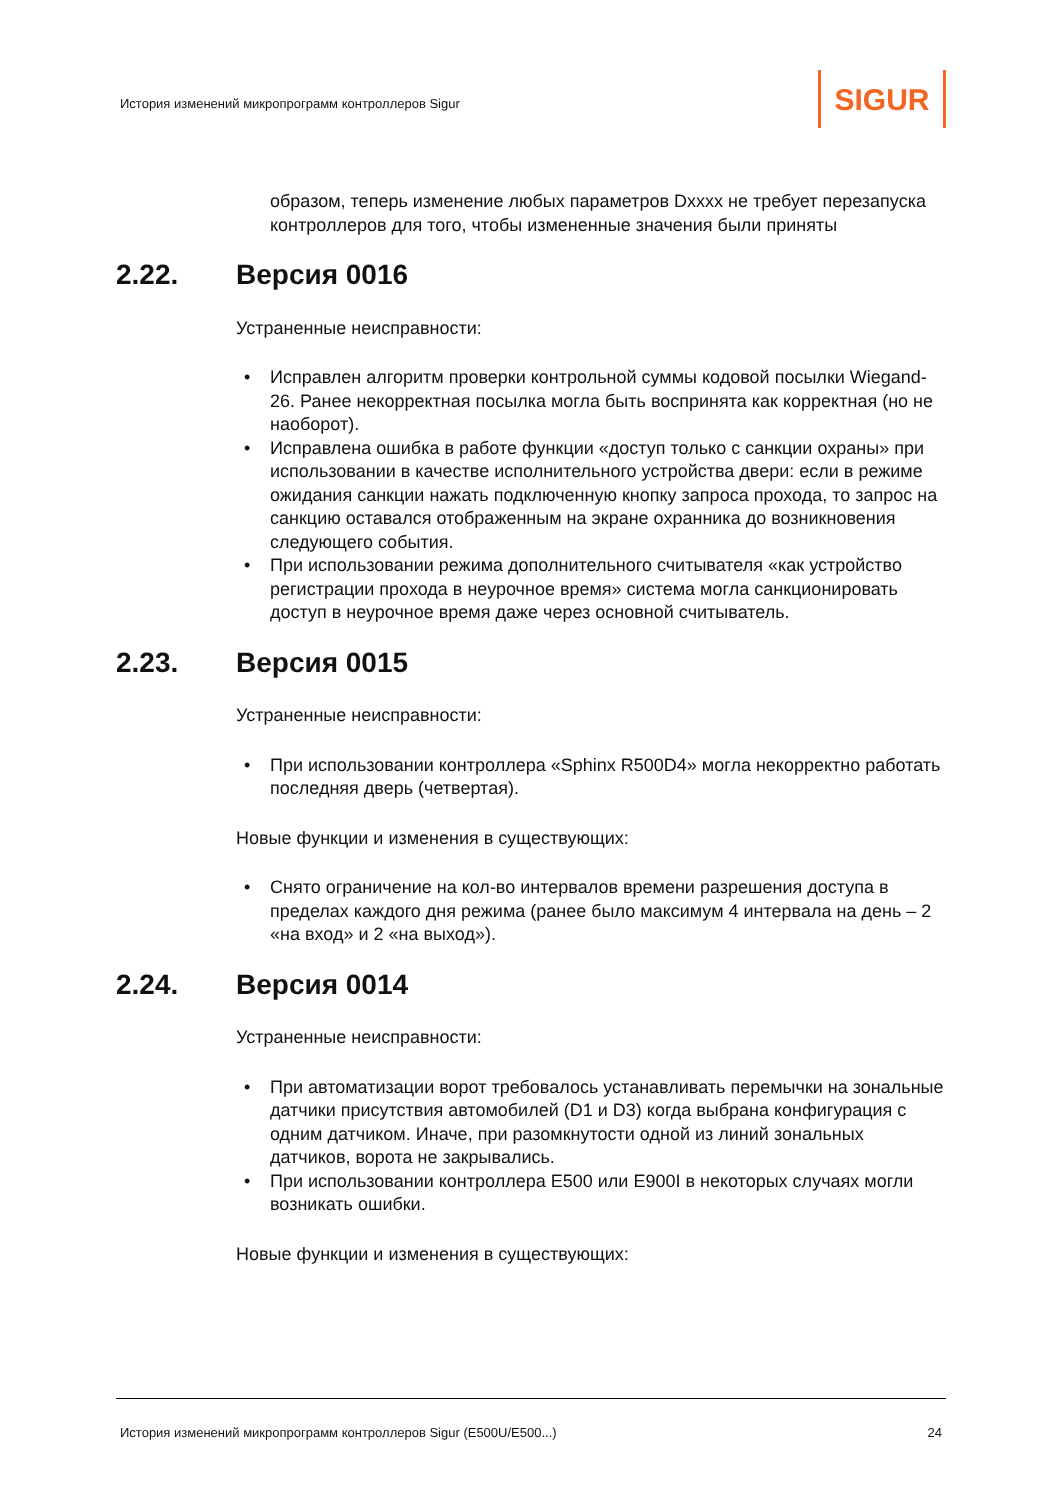История изменений микропрограмм контроллеров Sigur
SIGUR
образом, теперь изменение любых параметров Dxxxx не требует перезапуска контроллеров для того, чтобы измененные значения были приняты
2.22. Версия 0016
Устраненные неисправности:
Исправлен алгоритм проверки контрольной суммы кодовой посылки Wiegand-26. Ранее некорректная посылка могла быть воспринята как корректная (но не наоборот).
Исправлена ошибка в работе функции «доступ только с санкции охраны» при использовании в качестве исполнительного устройства двери: если в режиме ожидания санкции нажать подключенную кнопку запроса прохода, то запрос на санкцию оставался отображенным на экране охранника до возникновения следующего события.
При использовании режима дополнительного считывателя «как устройство регистрации прохода в неурочное время» система могла санкционировать доступ в неурочное время даже через основной считыватель.
2.23. Версия 0015
Устраненные неисправности:
При использовании контроллера «Sphinx R500D4» могла некорректно работать последняя дверь (четвертая).
Новые функции и изменения в существующих:
Снято ограничение на кол-во интервалов времени разрешения доступа в пределах каждого дня режима (ранее было максимум 4 интервала на день – 2 «на вход» и 2 «на выход»).
2.24. Версия 0014
Устраненные неисправности:
При автоматизации ворот требовалось устанавливать перемычки на зональные датчики присутствия автомобилей (D1 и D3) когда выбрана конфигурация с одним датчиком. Иначе, при разомкнутости одной из линий зональных датчиков, ворота не закрывались.
При использовании контроллера E500 или E900I в некоторых случаях могли возникать ошибки.
Новые функции и изменения в существующих:
История изменений микропрограмм контроллеров Sigur (E500U/E500...)
24